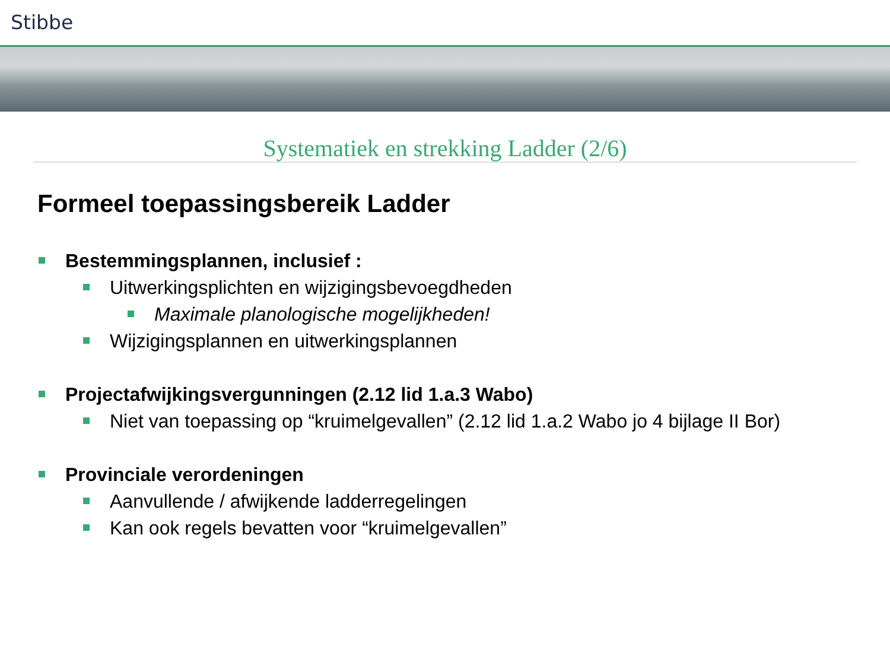Stibbe
Systematiek en strekking Ladder (2/6)
Formeel toepassingsbereik Ladder
Bestemmingsplannen, inclusief :
Uitwerkingsplichten en wijzigingsbevoegdheden
Maximale planologische mogelijkheden!
Wijzigingsplannen en uitwerkingsplannen
Projectafwijkingsvergunningen (2.12 lid 1.a.3 Wabo)
Niet van toepassing op “kruimelgevallen” (2.12 lid 1.a.2 Wabo jo 4 bijlage II Bor)
Provinciale verordeningen
Aanvullende / afwijkende ladderregelingen
Kan ook regels bevatten voor “kruimelgevallen”